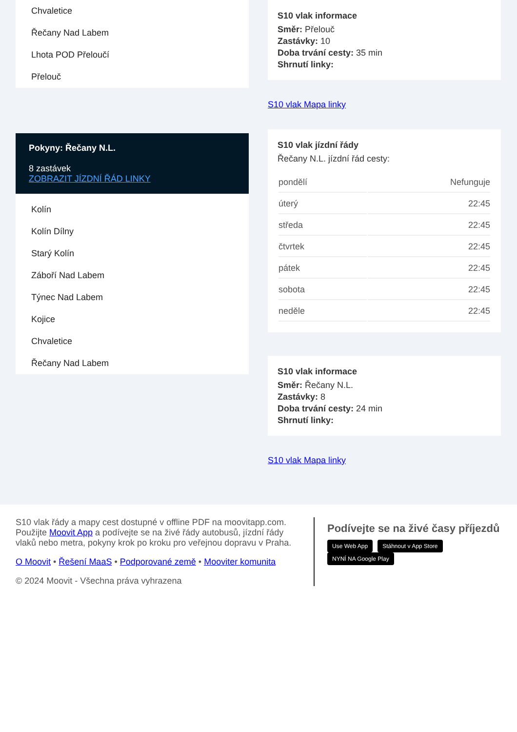Chvaletice
Řečany Nad Labem
Lhota POD Přeloučí
Přelouč
Pokyny: Řečany N.L.
8 zastávek
ZOBRAZIT JÍZDNÍ ŘÁD LINKY
Kolín
Kolín Dílny
Starý Kolín
Záboří Nad Labem
Týnec Nad Labem
Kojice
Chvaletice
Řečany Nad Labem
S10 vlak informace
Směr: Přelouč
Zastávky: 10
Doba trvání cesty: 35 min
Shrnutí linky:
S10 vlak Mapa linky
S10 vlak jízdní řády
Řečany N.L. jízdní řád cesty:
| pondělí | Nefunguje |
| úterý | 22:45 |
| středa | 22:45 |
| čtvrtek | 22:45 |
| pátek | 22:45 |
| sobota | 22:45 |
| neděle | 22:45 |
S10 vlak informace
Směr: Řečany N.L.
Zastávky: 8
Doba trvání cesty: 24 min
Shrnutí linky:
S10 vlak Mapa linky
S10 vlak řády a mapy cest dostupné v offline PDF na moovitapp.com. Použijte Moovit App a podívejte se na živé řády autobusů, jízdní řády vlaků nebo metra, pokyny krok po kroku pro veřejnou dopravu v Praha.
O Moovit • Řešení MaaS • Podporované země • Mooviter komunita
© 2024 Moovit - Všechna práva vyhrazena
Podívejte se na živé časy příjezdů
Use Web App Stáhnout v App Store NYNÍ NA Google Play